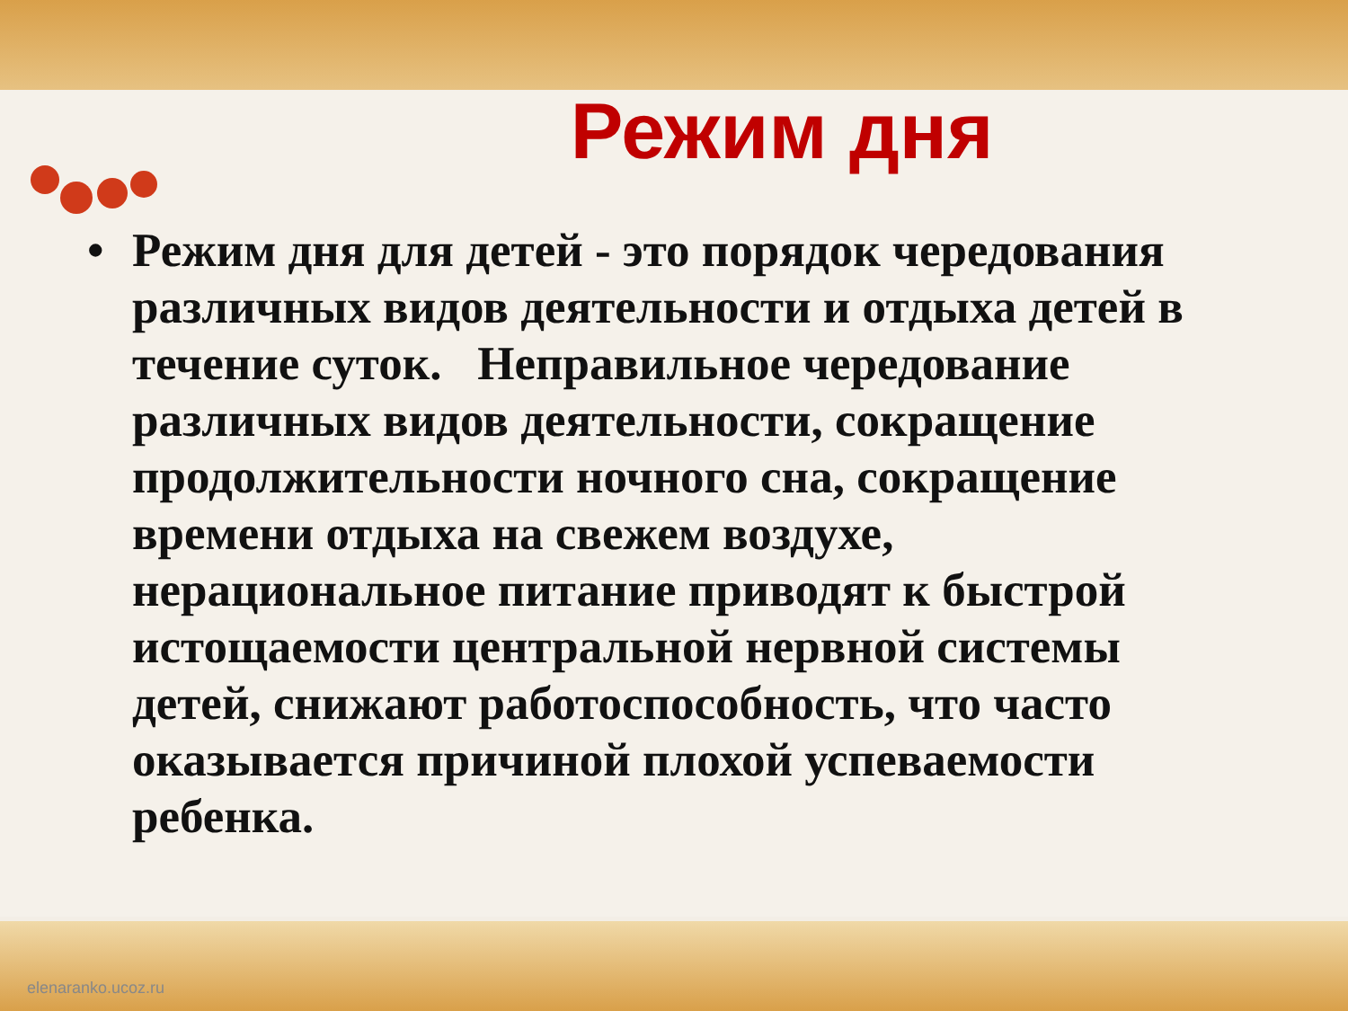Режим дня
• Режим дня для детей - это порядок чередования различных видов деятельности и отдыха детей в течение суток. Неправильное чередование различных видов деятельности, сокращение продолжительности ночного сна, сокращение времени отдыха на свежем воздухе, нерациональное питание приводят к быстрой истощаемости центральной нервной системы детей, снижают работоспособность, что часто оказывается причиной плохой успеваемости ребенка.
elenaranko.ucoz.ru